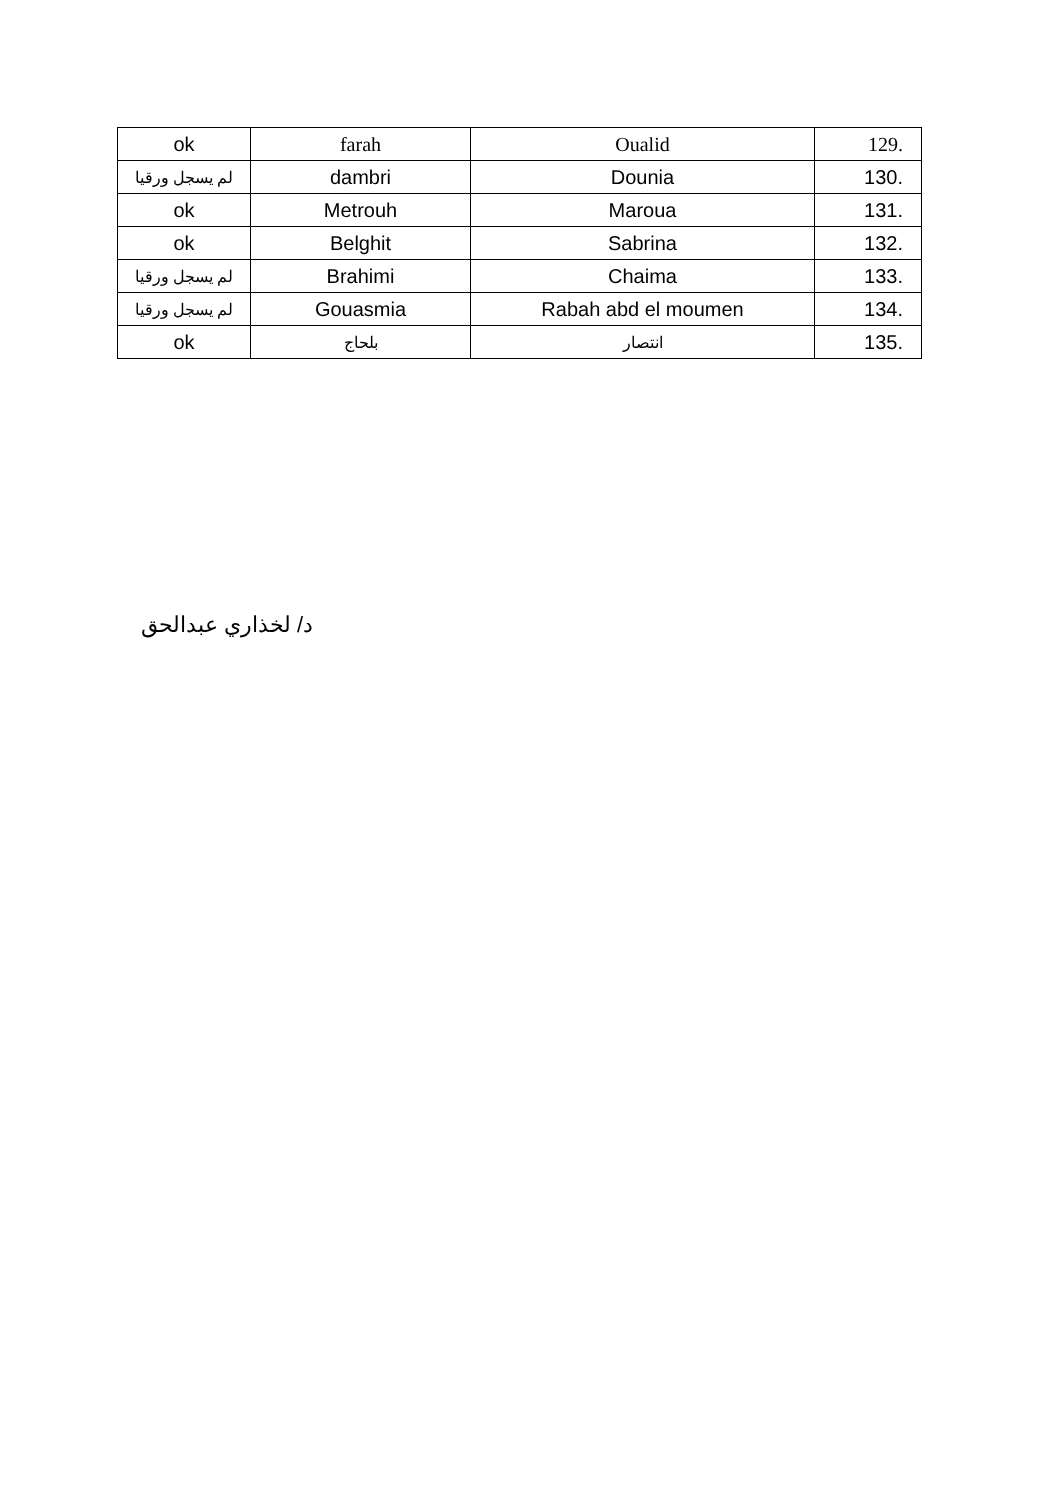| ok | farah | Oualid | 129. |
| لم يسجل ورقيا | dambri | Dounia | 130. |
| ok | Metrouh | Maroua | 131. |
| ok | Belghit | Sabrina | 132. |
| لم يسجل ورقيا | Brahimi | Chaima | 133. |
| لم يسجل ورقيا | Gouasmia | Rabah abd el moumen | 134. |
| ok | بلحاج | انتصار | 135. |
د/ لخذاري عبدالحق